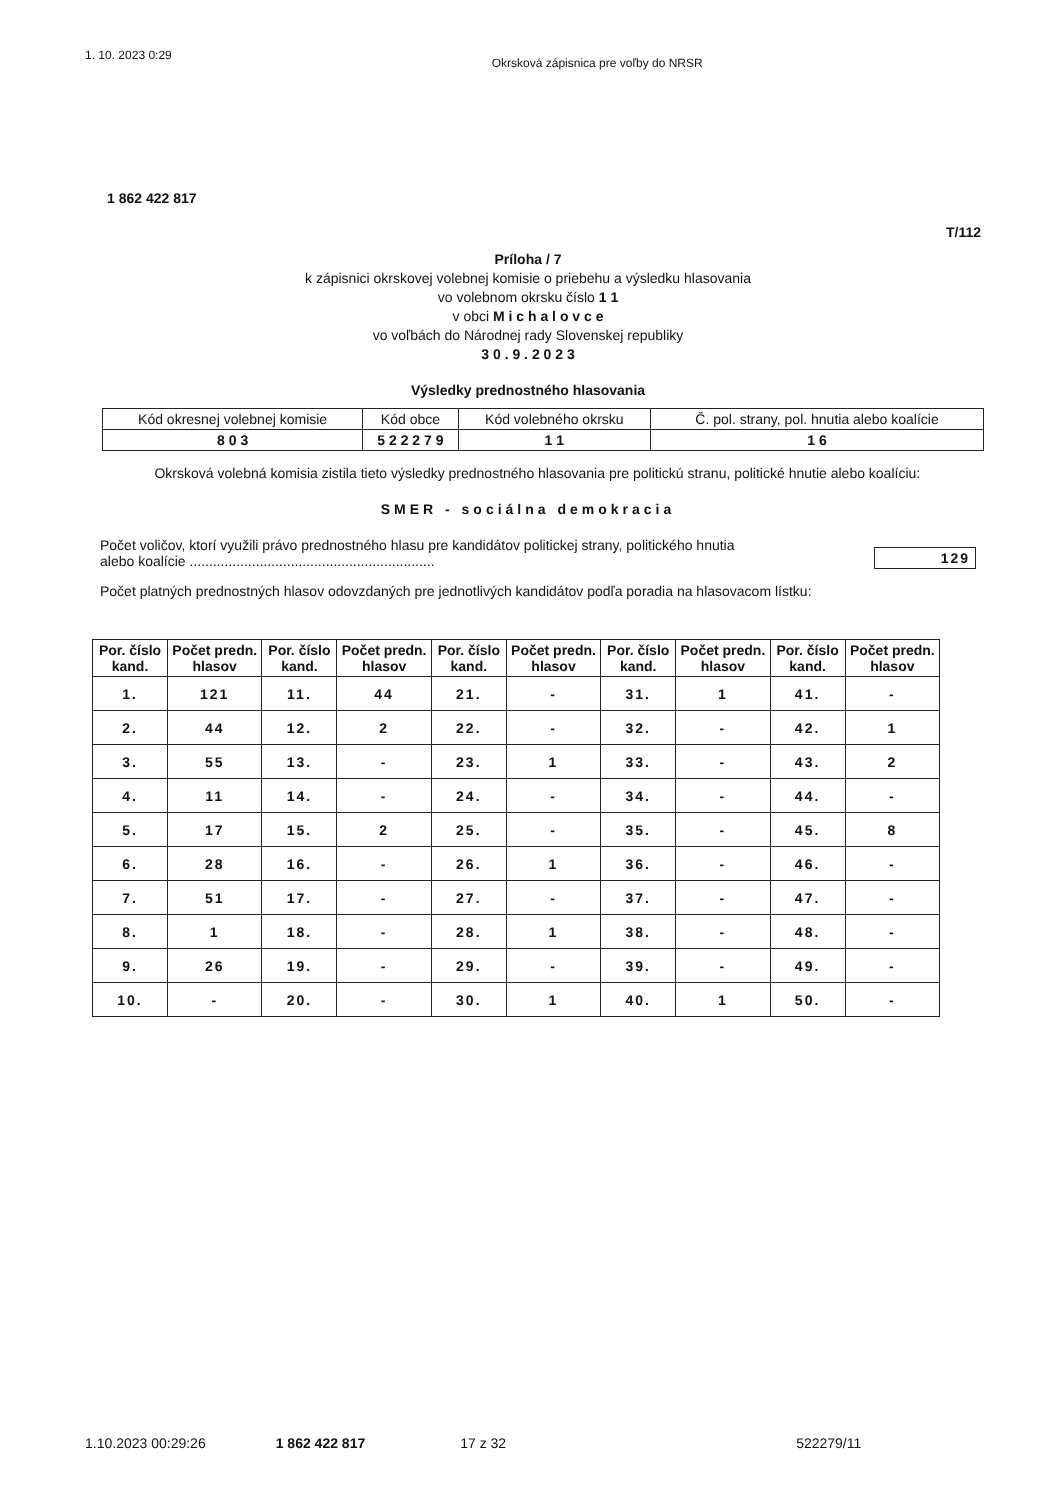1. 10. 2023 0:29 Okrsková zápisnica pre voľby do NRSR
1 862 422 817
T/112
Príloha / 7
k zápisnici okrskovej volebnej komisie o priebehu a výsledku hlasovania
vo volebnom okrsku číslo 1 1
v obci M i c h a l o v c e
vo voľbách do Národnej rady Slovenskej republiky
3 0 . 9 . 2 0 2 3
Výsledky prednostného hlasovania
| Kód okresnej volebnej komisie | Kód obce | Kód volebného okrsku | Č. pol. strany, pol. hnutia alebo koalície |
| 8 0 3 | 5 2 2 2 7 9 | 1 1 | 1 6 |
Okrsková volebná komisia zistila tieto výsledky prednostného hlasovania pre politickú stranu, politické hnutie alebo koalíciu:
SMER - sociálna demokracia
Počet voličov, ktorí využili právo prednostného hlasu pre kandidátov politickej strany, politického hnutia
alebo koalície ............................................................... 129
Počet platných prednostných hlasov odovzdaných pre jednotlivých kandidátov podľa poradia na hlasovacom lístku:
| Por. číslo kand. | Počet predn. hlasov | Por. číslo kand. | Počet predn. hlasov | Por. číslo kand. | Počet predn. hlasov | Por. číslo kand. | Počet predn. hlasov | Por. číslo kand. | Počet predn. hlasov |
| --- | --- | --- | --- | --- | --- | --- | --- | --- | --- |
| 1. | 121 | 11. | 44 | 21. | - | 31. | 1 | 41. | - |
| 2. | 44 | 12. | 2 | 22. | - | 32. | - | 42. | 1 |
| 3. | 55 | 13. | - | 23. | 1 | 33. | - | 43. | 2 |
| 4. | 11 | 14. | - | 24. | - | 34. | - | 44. | - |
| 5. | 17 | 15. | 2 | 25. | - | 35. | - | 45. | 8 |
| 6. | 28 | 16. | - | 26. | 1 | 36. | - | 46. | - |
| 7. | 51 | 17. | - | 27. | - | 37. | - | 47. | - |
| 8. | 1 | 18. | - | 28. | 1 | 38. | - | 48. | - |
| 9. | 26 | 19. | - | 29. | - | 39. | - | 49. | - |
| 10. | - | 20. | - | 30. | 1 | 40. | 1 | 50. | - |
1.10.2023 00:29:26 1 862 422 817 17 z 32 522279/11